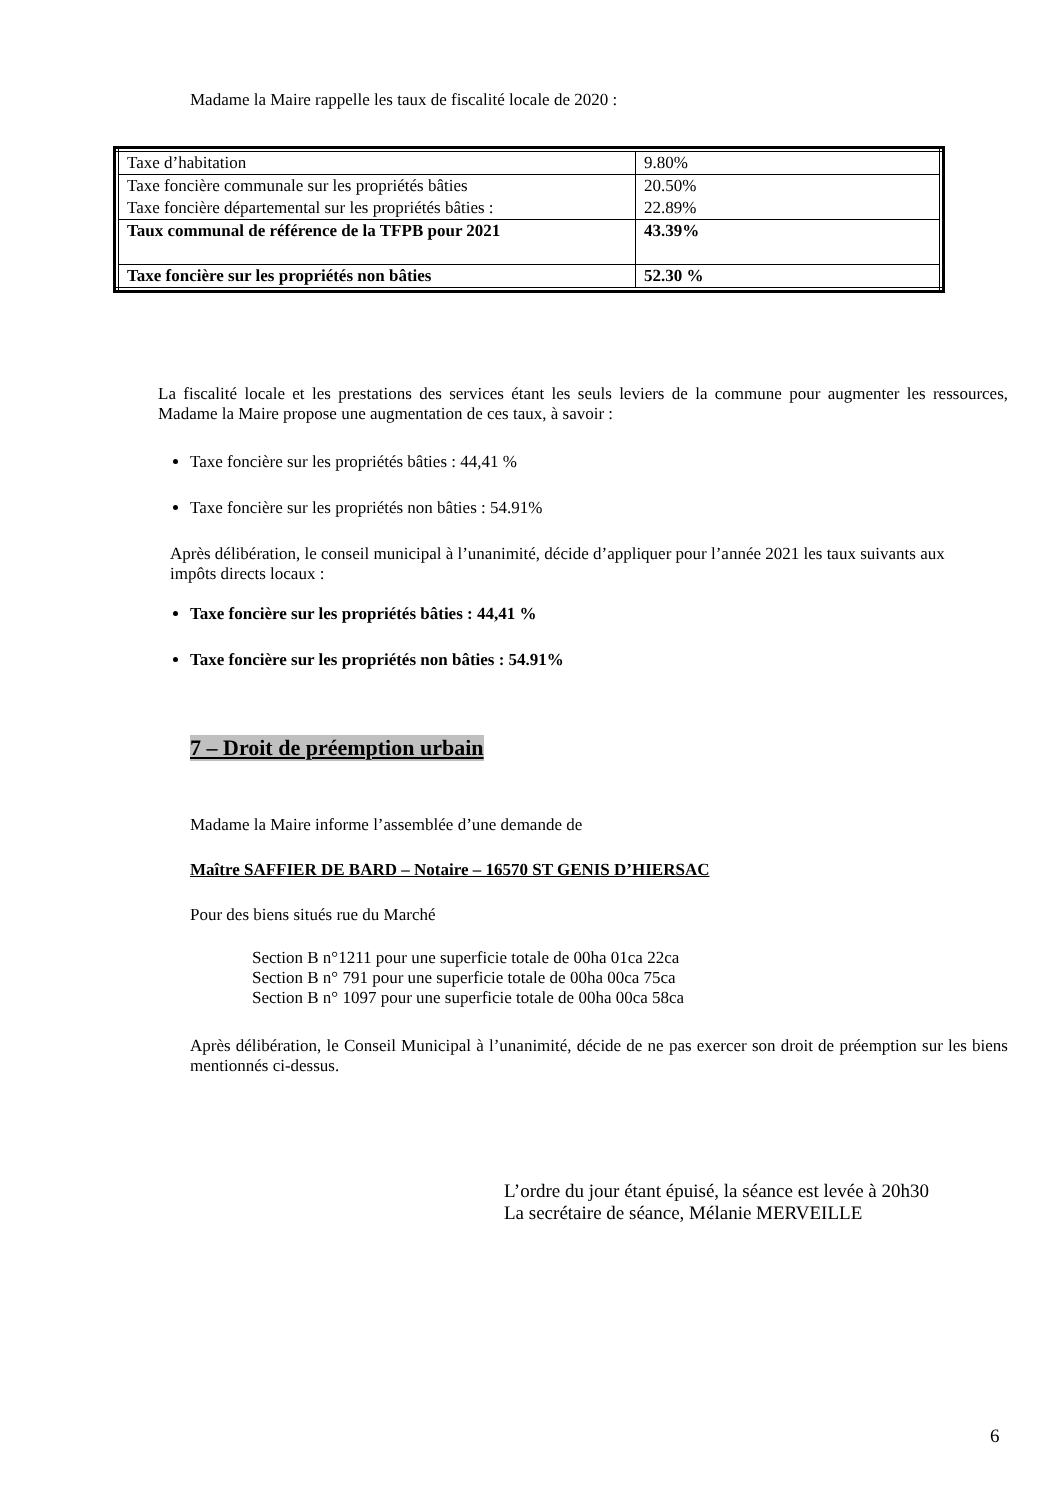Madame la Maire rappelle les taux de fiscalité locale de 2020 :
| Taxe d’habitation | 9.80% |
| Taxe foncière communale sur les propriétés bâties Taxe foncière départemental sur les propriétés bâties : | 20.50% 22.89% |
| Taux communal de référence de la TFPB pour 2021 | 43.39% |
| Taxe foncière sur les propriétés non bâties | 52.30 % |
La fiscalité locale et les prestations des services étant les seuls leviers de la commune pour augmenter les ressources, Madame la Maire propose une augmentation de ces taux, à savoir :
Taxe foncière sur les propriétés bâties : 44,41 %
Taxe foncière sur les propriétés non bâties : 54.91%
Après délibération, le conseil municipal à l’unanimité, décide d’appliquer pour l’année 2021 les taux suivants aux impôts directs locaux :
Taxe foncière sur les propriétés bâties : 44,41 %
Taxe foncière sur les propriétés non bâties : 54.91%
7 – Droit de préemption urbain
Madame la Maire informe l’assemblée d’une demande de
Maître SAFFIER DE BARD – Notaire – 16570 ST GENIS D’HIERSAC
Pour des biens situés rue du Marché
Section B n°1211 pour une superficie totale de 00ha 01ca 22ca
Section B n° 791 pour une superficie totale de 00ha 00ca 75ca
Section B n° 1097 pour une superficie totale de 00ha 00ca 58ca
Après délibération, le Conseil Municipal à l’unanimité, décide de ne pas exercer son droit de préemption sur les biens mentionnés ci-dessus.
L’ordre du jour étant épuisé, la séance est levée à 20h30
La secrétaire de séance, Mélanie MERVEILLE
6